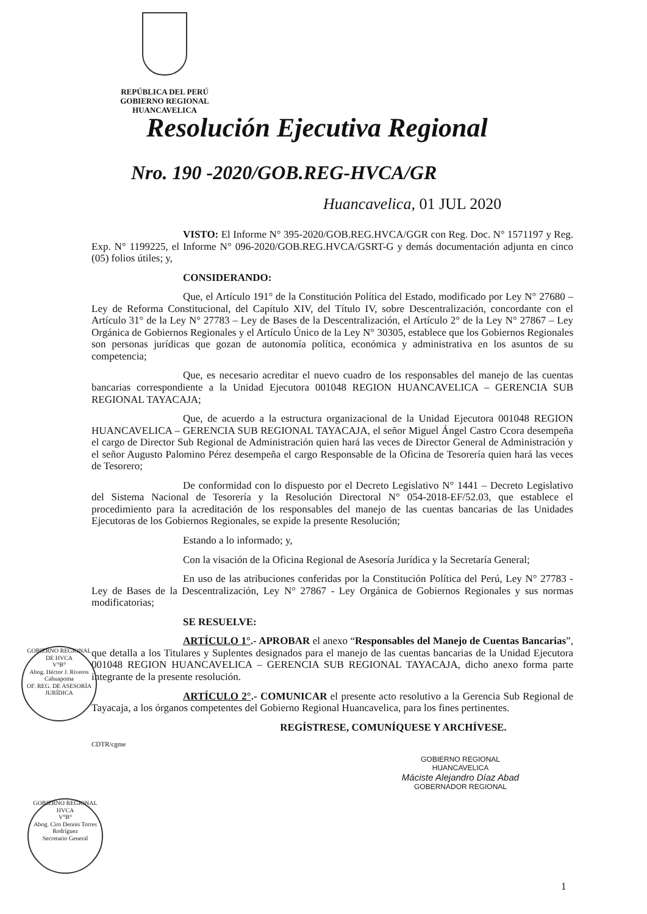REPÚBLICA DEL PERÚ
GOBIERNO REGIONAL
HUANCAVELICA
Resolución Ejecutiva Regional
Nro. 190 -2020/GOB.REG-HVCA/GR
Huancavelica, 01 JUL 2020
VISTO: El Informe N° 395-2020/GOB.REG.HVCA/GGR con Reg. Doc. N° 1571197 y Reg. Exp. N° 1199225, el Informe N° 096-2020/GOB.REG.HVCA/GSRT-G y demás documentación adjunta en cinco (05) folios útiles; y,
CONSIDERANDO:
Que, el Artículo 191° de la Constitución Política del Estado, modificado por Ley N° 27680 – Ley de Reforma Constitucional, del Capítulo XIV, del Título IV, sobre Descentralización, concordante con el Artículo 31° de la Ley N° 27783 – Ley de Bases de la Descentralización, el Artículo 2° de la Ley N° 27867 – Ley Orgánica de Gobiernos Regionales y el Artículo Único de la Ley N° 30305, establece que los Gobiernos Regionales son personas jurídicas que gozan de autonomía política, económica y administrativa en los asuntos de su competencia;
Que, es necesario acreditar el nuevo cuadro de los responsables del manejo de las cuentas bancarias correspondiente a la Unidad Ejecutora 001048 REGION HUANCAVELICA – GERENCIA SUB REGIONAL TAYACAJA;
Que, de acuerdo a la estructura organizacional de la Unidad Ejecutora 001048 REGION HUANCAVELICA – GERENCIA SUB REGIONAL TAYACAJA, el señor Miguel Ángel Castro Ccora desempeña el cargo de Director Sub Regional de Administración quien hará las veces de Director General de Administración y el señor Augusto Palomino Pérez desempeña el cargo Responsable de la Oficina de Tesorería quien hará las veces de Tesorero;
De conformidad con lo dispuesto por el Decreto Legislativo N° 1441 – Decreto Legislativo del Sistema Nacional de Tesorería y la Resolución Directoral N° 054-2018-EF/52.03, que establece el procedimiento para la acreditación de los responsables del manejo de las cuentas bancarias de las Unidades Ejecutoras de los Gobiernos Regionales, se expide la presente Resolución;
Estando a lo informado; y,
Con la visación de la Oficina Regional de Asesoría Jurídica y la Secretaría General;
En uso de las atribuciones conferidas por la Constitución Política del Perú, Ley N° 27783 - Ley de Bases de la Descentralización, Ley N° 27867 - Ley Orgánica de Gobiernos Regionales y sus normas modificatorias;
SE RESUELVE:
ARTÍCULO 1°.- APROBAR el anexo “Responsables del Manejo de Cuentas Bancarias”, que detalla a los Titulares y Suplentes designados para el manejo de las cuentas bancarias de la Unidad Ejecutora 001048 REGION HUANCAVELICA – GERENCIA SUB REGIONAL TAYACAJA, dicho anexo forma parte integrante de la presente resolución.
ARTÍCULO 2°.- COMUNICAR el presente acto resolutivo a la Gerencia Sub Regional de Tayacaja, a los órganos competentes del Gobierno Regional Huancavelica, para los fines pertinentes.
REGÍSTRESE, COMUNÍQUESE Y ARCHÍVESE.
CDTR/cgme
GOBIERNO REGIONAL
HUANCAVELICA
Máciste Alejandro Díaz Abad
GOBERNADOR REGIONAL
GOBIERNO REGIONAL DE HVCA
V°B°
Abog. Héctor J. Riveros Cahuapoma
OF. REG. DE ASESORÍA JURÍDICA
GOBIERNO REGIONAL HVCA
V°B°
Abog. Ciro Dennis Torres Rodríguez
Secretario General
1